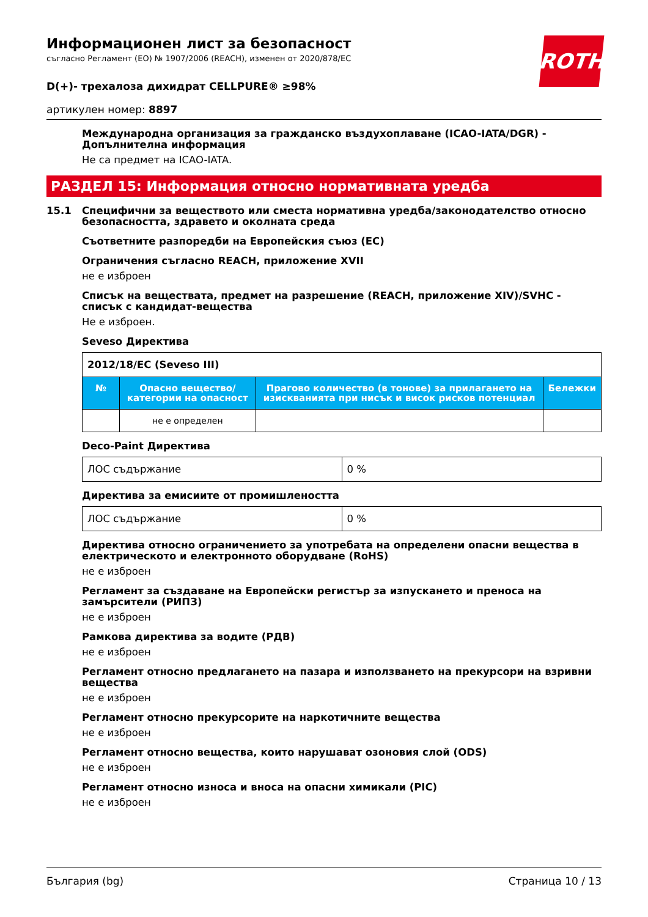ROTH
Информационен лист за безопасност
съгласно Регламент (ЕО) № 1907/2006 (REACH), изменен от 2020/878/ЕС
D(+)- трехалоза дихидрат CELLPURE® ≥98%
артикулен номер: 8897
Международна организация за гражданско въздухоплаване (ICAO-IATA/DGR) - Допълнителна информация
Не са предмет на ICAO-IATA.
РАЗДЕЛ 15: Информация относно нормативната уредба
15.1 Специфични за веществото или сместа нормативна уредба/законодателство относно безопасността, здравето и околната среда
Съответните разпоредби на Европейския съюз (ЕС)
Ограничения съгласно REACH, приложение XVII
не е изброен
Списък на веществата, предмет на разрешение (REACH, приложение XIV)/SVHC - списък с кандидат-вещества
Не е изброен.
Seveso Директива
| 2012/18/ЕС (Seveso III) | | | |
| --- | --- | --- | --- |
| № | Опасно вещество/категории на опасност | Прагово количество (в тонове) за прилагането на изискванията при нисък и висок рисков потенциал | Бележки |
| | не е определен | | |
Deco-Paint Директива
| ЛОС съдържание | 0 % |
Директива за емисиите от промишлеността
| ЛОС съдържание | 0 % |
Директива относно ограничението за употребата на определени опасни вещества в електрическото и електронното оборудване (RoHS)
не е изброен
Регламент за създаване на Европейски регистър за изпускането и преноса на замърсители (РИПЗ)
не е изброен
Рамкова директива за водите (РДВ)
не е изброен
Регламент относно предлагането на пазара и използването на прекурсори на взривни вещества
не е изброен
Регламент относно прекурсорите на наркотичните вещества
не е изброен
Регламент относно вещества, които нарушават озоновия слой (ODS)
не е изброен
Регламент относно износа и вноса на опасни химикали (PIC)
не е изброен
България (bg) Страница 10 / 13